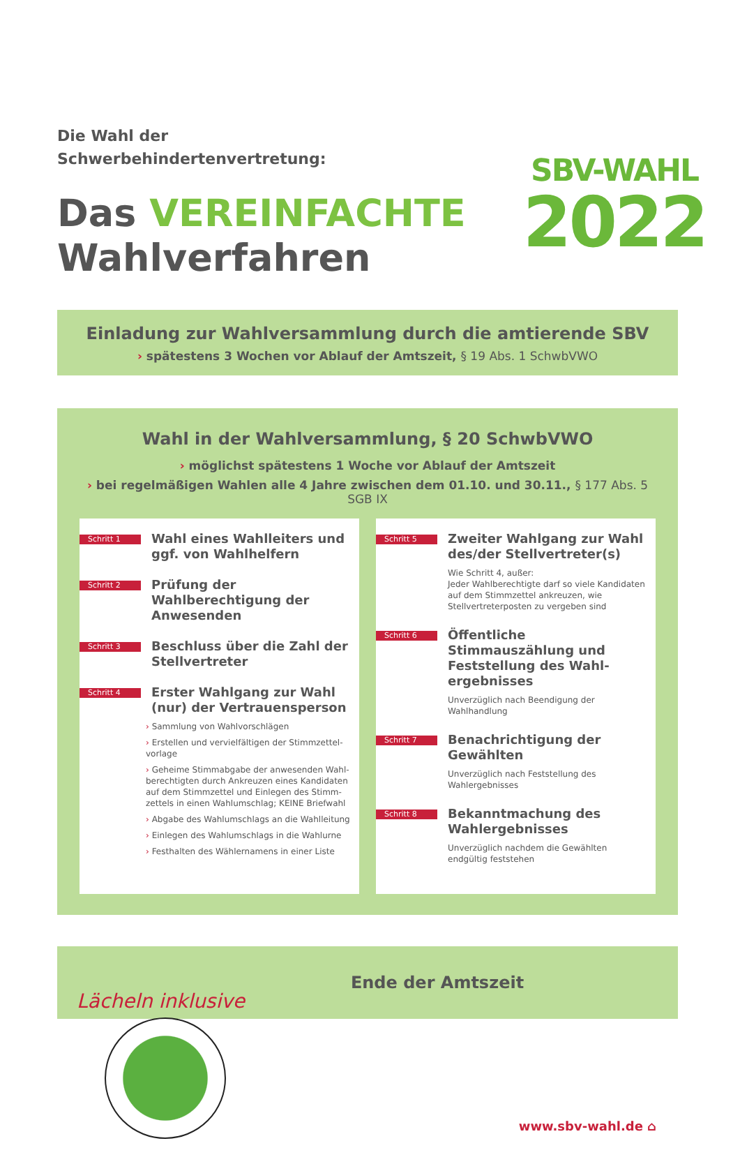SBV-WAHL
2022
Die Wahl der
Schwerbehindertenvertretung:
Das VEREINFACHTE
Wahlverfahren
Einladung zur Wahlversammlung durch die amtierende SBV
› spätestens 3 Wochen vor Ablauf der Amtszeit, § 19 Abs. 1 SchwbVWO
Wahl in der Wahlversammlung, § 20 SchwbVWO
› möglichst spätestens 1 Woche vor Ablauf der Amtszeit
› bei regelmäßigen Wahlen alle 4 Jahre zwischen dem 01.10. und 30.11., § 177 Abs. 5 SGB IX
Schritt 1
Wahl eines Wahlleiters und ggf. von Wahlhelfern
Schritt 2
Prüfung der Wahlberechtigung der Anwesenden
Schritt 3
Beschluss über die Zahl der Stellvertreter
Schritt 4
Erster Wahlgang zur Wahl (nur) der Vertrauensperson
› Sammlung von Wahlvorschlägen
› Erstellen und vervielfältigen der Stimmzettel­vorlage
› Geheime Stimmabgabe der anwesenden Wahl­berechtigten durch Ankreuzen eines Kandidaten auf dem Stimmzettel und Einlegen des Stimm­zettels in einen Wahlumschlag; KEINE Briefwahl
› Abgabe des Wahlumschlags an die Wahlleitung
› Einlegen des Wahlumschlags in die Wahlurne
› Festhalten des Wählernamens in einer Liste
Schritt 5
Zweiter Wahlgang zur Wahl des/der Stellvertreter(s)
Wie Schritt 4, außer:
Jeder Wahlberechtigte darf so viele Kandidaten auf dem Stimmzettel ankreuzen, wie Stellvertreterposten zu vergeben sind
Schritt 6
Öffentliche Stimmauszählung und Feststellung des Wahl­ergebnisses
Unverzüglich nach Beendigung der Wahlhandlung
Schritt 7
Benachrichtigung der Gewählten
Unverzüglich nach Feststellung des Wahlergebnisses
Schritt 8
Bekanntmachung des Wahlergebnisses
Unverzüglich nachdem die Gewählten endgültig feststehen
Ende der Amtszeit
Lächeln inklusive
www.sbv-wahl.de ⌂